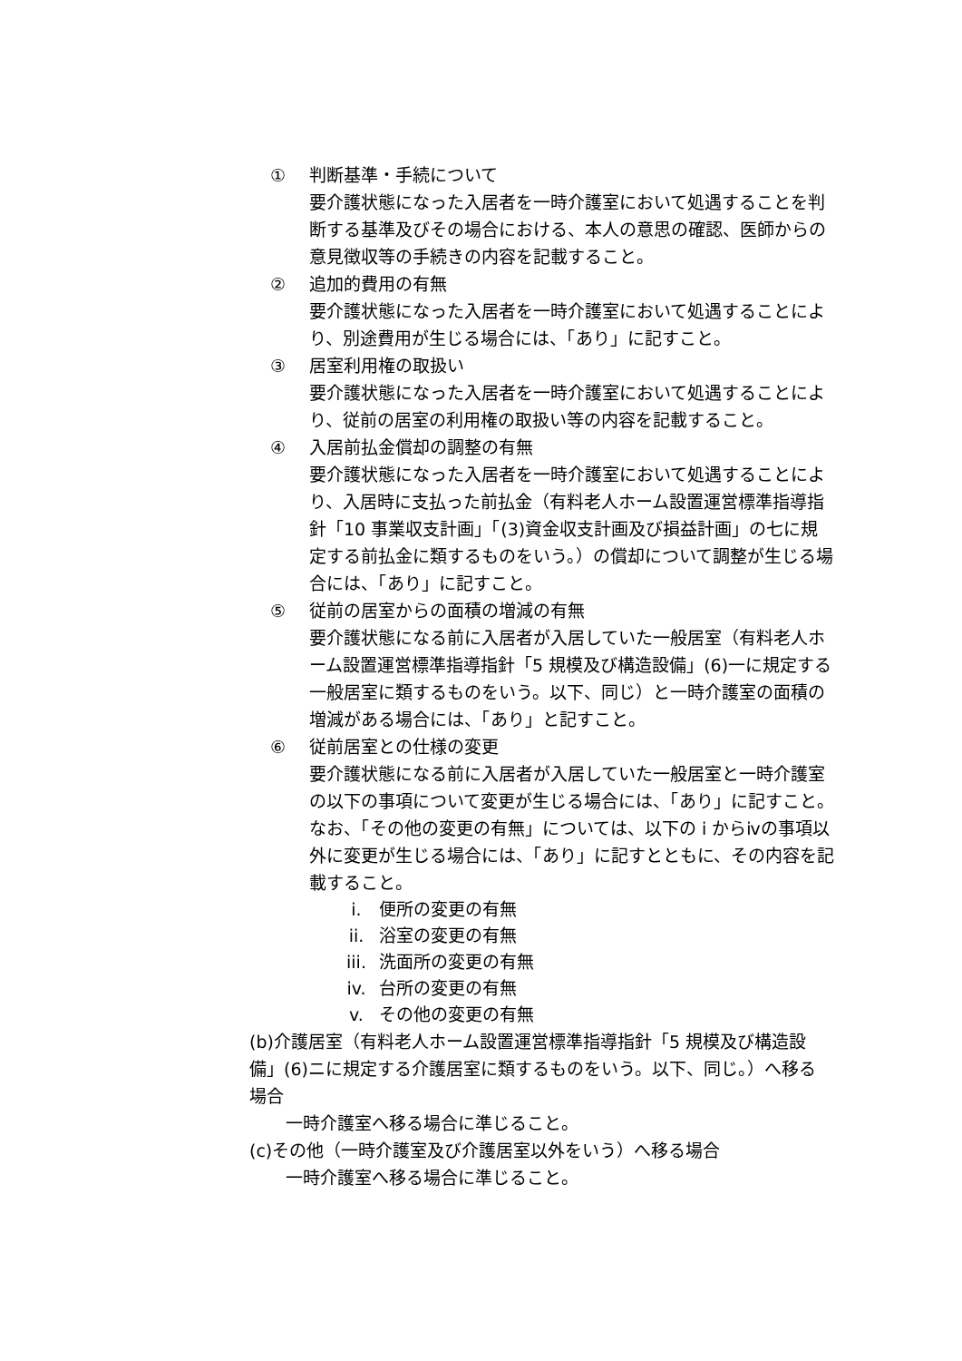① 判断基準・手続について
要介護状態になった入居者を一時介護室において処遇することを判断する基準及びその場合における、本人の意思の確認、医師からの意見徴収等の手続きの内容を記載すること。
② 追加的費用の有無
要介護状態になった入居者を一時介護室において処遇することにより、別途費用が生じる場合には、「あり」に記すこと。
③ 居室利用権の取扱い
要介護状態になった入居者を一時介護室において処遇することにより、従前の居室の利用権の取扱い等の内容を記載すること。
④ 入居前払金償却の調整の有無
要介護状態になった入居者を一時介護室において処遇することにより、入居時に支払った前払金（有料老人ホーム設置運営標準指導指針「10 事業収支計画」「(3)資金収支計画及び損益計画」の七に規定する前払金に類するものをいう。）の償却について調整が生じる場合には、「あり」に記すこと。
⑤ 従前の居室からの面積の増減の有無
要介護状態になる前に入居者が入居していた一般居室（有料老人ホーム設置運営標準指導指針「5 規模及び構造設備」(6)一に規定する一般居室に類するものをいう。以下、同じ）と一時介護室の面積の増減がある場合には、「あり」と記すこと。
⑥ 従前居室との仕様の変更
要介護状態になる前に入居者が入居していた一般居室と一時介護室の以下の事項について変更が生じる場合には、「あり」に記すこと。なお、「その他の変更の有無」については、以下の i からⅳの事項以外に変更が生じる場合には、「あり」に記すとともに、その内容を記載すること。
i. 便所の変更の有無
ii. 浴室の変更の有無
iii. 洗面所の変更の有無
iv. 台所の変更の有無
v. その他の変更の有無
(b)介護居室（有料老人ホーム設置運営標準指導指針「5 規模及び構造設備」(6)ニに規定する介護居室に類するものをいう。以下、同じ。）へ移る場合
一時介護室へ移る場合に準じること。
(c)その他（一時介護室及び介護居室以外をいう）へ移る場合
一時介護室へ移る場合に準じること。